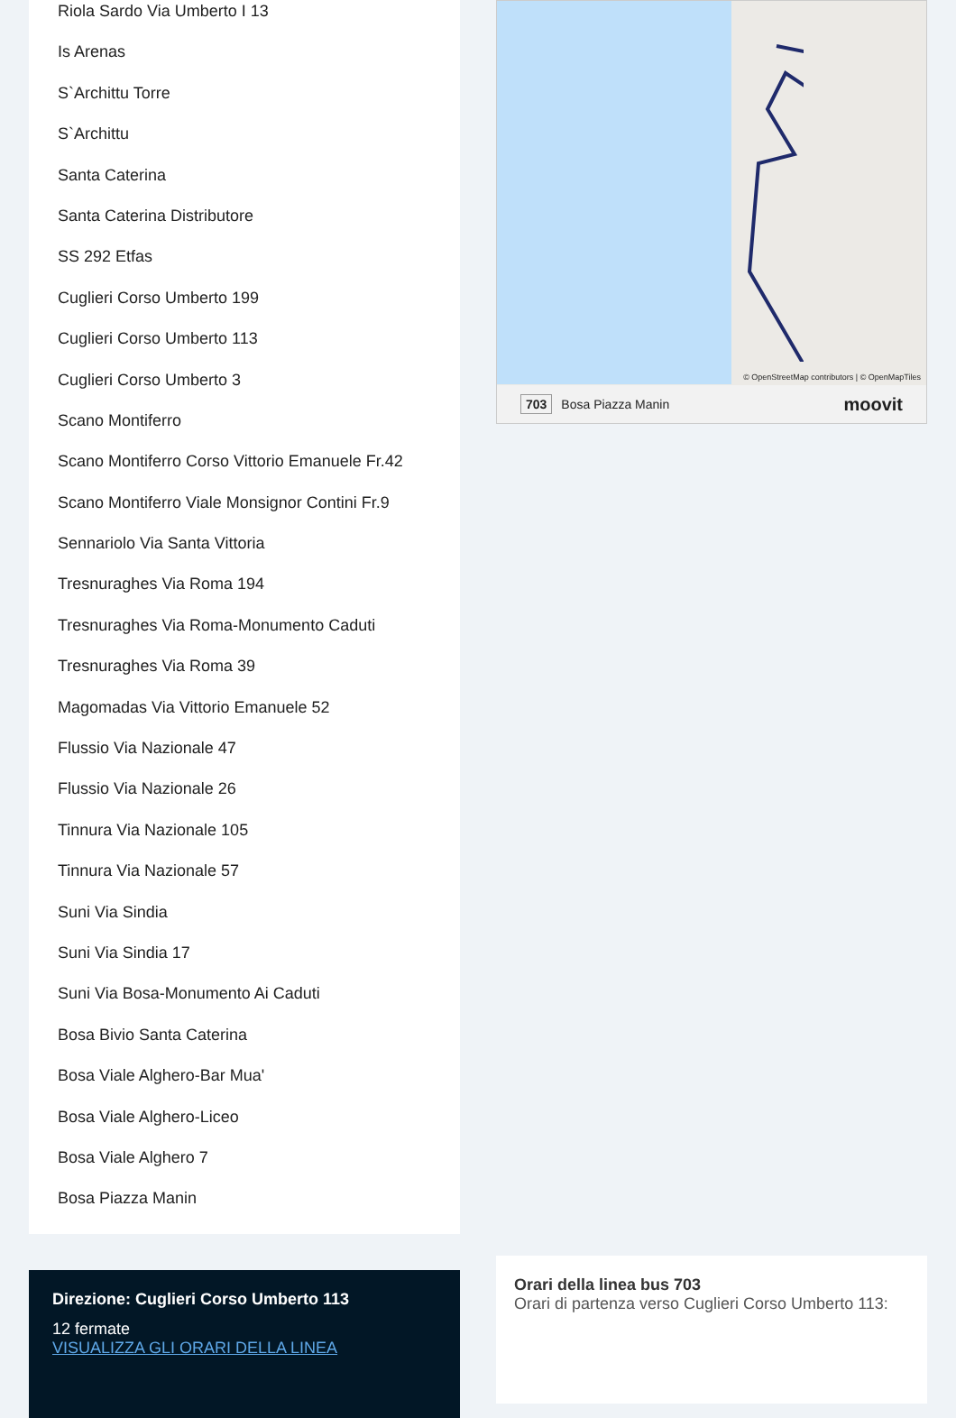Riola Sardo Via Umberto I 13
Is Arenas
S`Archittu Torre
S`Archittu
Santa Caterina
Santa Caterina Distributore
SS 292 Etfas
Cuglieri Corso Umberto 199
Cuglieri Corso Umberto 113
Cuglieri Corso Umberto 3
Scano Montiferro
Scano Montiferro Corso Vittorio Emanuele Fr.42
Scano Montiferro Viale Monsignor Contini Fr.9
Sennariolo Via Santa Vittoria
Tresnuraghes Via Roma 194
Tresnuraghes Via Roma-Monumento Caduti
Tresnuraghes Via Roma 39
Magomadas Via Vittorio Emanuele 52
Flussio Via Nazionale 47
Flussio Via Nazionale 26
Tinnura Via Nazionale 105
Tinnura Via Nazionale 57
Suni Via Sindia
Suni Via Sindia 17
Suni Via Bosa-Monumento Ai Caduti
Bosa Bivio Santa Caterina
Bosa Viale Alghero-Bar Mua'
Bosa Viale Alghero-Liceo
Bosa Viale Alghero 7
Bosa Piazza Manin
Direzione: Cuglieri Corso Umberto 113
12 fermate
VISUALIZZA GLI ORARI DELLA LINEA
© OpenStreetMap contributors | © OpenMapTiles
703 Bosa Piazza Manin moovit
Orari della linea bus 703
Orari di partenza verso Cuglieri Corso Umberto 113: